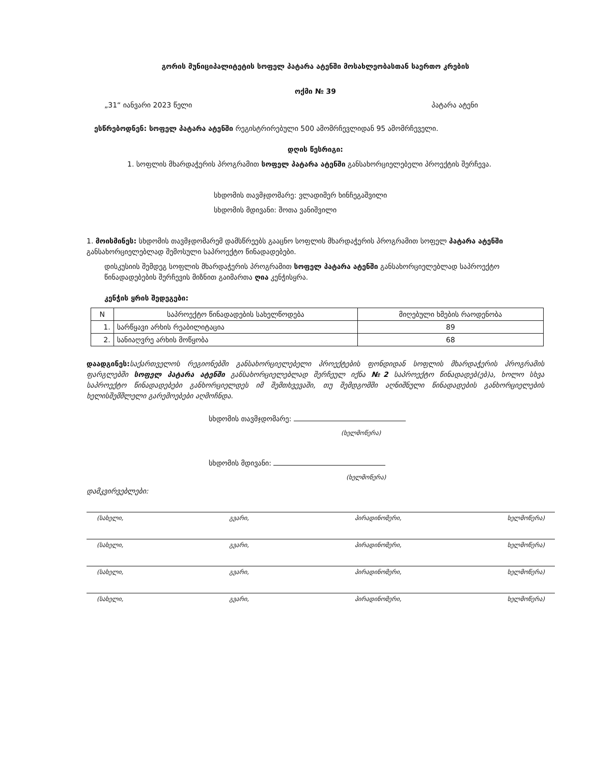გორის მუნიციპალიტეტის სოფელ პატარა ატენში მოსახლეობასთან საერთო კრების
ოქმი № 39
„31“ იანვარი 2023 წელი პატარა ატენი
ესწრებოდნენ: სოფელ პატარა ატენში რეგისტრირებული 500 ამომრჩევლიდან 95 ამომრჩეველი.
დღის წესრიგი:
1. სოფლის მხარდაჭერის პროგრამით სოფელ პატარა ატენში განსახორციელებელი პროექტის შერჩევა.
სხდომის თავმჯდომარე: ვლადიმერ ხინჩეგაშვილი
სხდომის მდივანი: შოთა ვანიშვილი
1. მოისმინეს: სხდომის თავმჯდომარემ დამსწრეებს გააცნო სოფლის მხარდაჭერის პროგრამით სოფელ პატარა ატენში განსახორციელებლად შემოსული საპროექტო წინადადებები.
დისკუსიის შემდეგ სოფლის მხარდაჭერის პროგრამით სოფელ პატარა ატენში განსახორციელებლად საპროექტო წინადადებების შერჩევის მიზნით გაიმართა ღია კენჭისყრა.
კენჭის ყრის შედეგები:
| N | საპროექტო წინადადების სახელწოდება | მიღებული ხმების რაოდენობა |
| --- | --- | --- |
| 1. | სარწყავი არხის რეაბილიტაცია | 89 |
| 2. | სანიაღვრე არხის მოწყობა | 68 |
დაადგინეს: საქართველოს რეგიონებში განსახორციელებელი პროექტების ფონდიდან სოფლის მხარდაჭერის პროგრამის ფარგლებში სოფელ პატარა ატენში განსახორციელებლად შერჩეულ იქნა №2 საპროექტო წინადადებ(ებ)ა, ხოლო სხვა საპროექტო წინადადებები განხორციელდეს იმ შემთხვევაში, თუ შემდგომში აღნიშნული წინადადების განხორციელების ხელისშემშლელი გარემოებები აღმოჩნდა.
სხდომის თავმჯდომარე:
(ხელმოწერა)
სხდომის მდივანი:
(ხელმოწერა)
დამკვირვებლები:
(სახელი, გვარი, პირადინომერი, ხელმოწერა)
(სახელი, გვარი, პირადინომერი, ხელმოწერა)
(სახელი, გვარი, პირადინომერი, ხელმოწერა)
(სახელი, გვარი, პირადინომერი, ხელმოწერა)